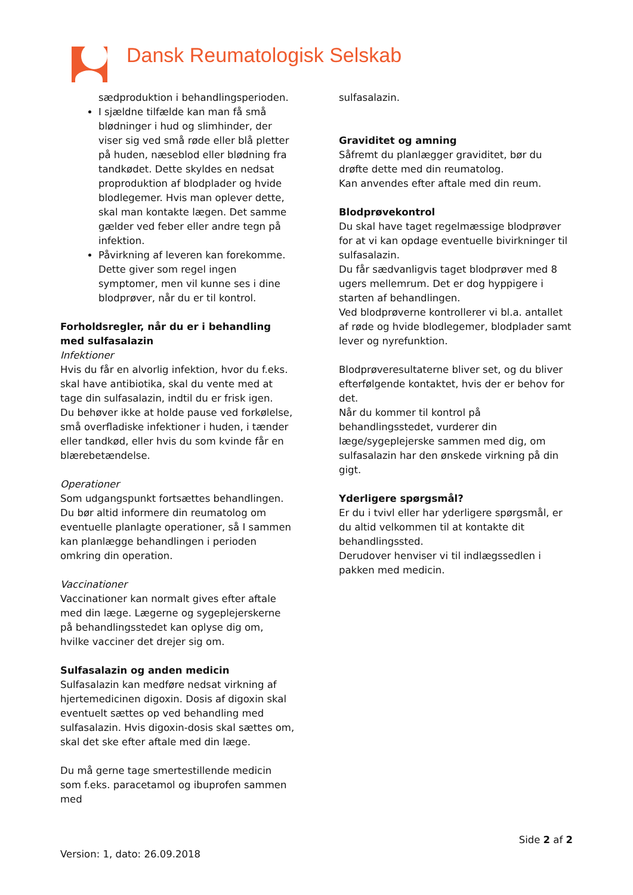Dansk Reumatologisk Selskab
sædproduktion i behandlingsperioden.
I sjældne tilfælde kan man få små blødninger i hud og slimhinder, der viser sig ved små røde eller blå pletter på huden, næseblod eller blødning fra tandkødet. Dette skyldes en nedsat proproduktion af blodplader og hvide blodlegemer. Hvis man oplever dette, skal man kontakte lægen. Det samme gælder ved feber eller andre tegn på infektion.
Påvirkning af leveren kan forekomme. Dette giver som regel ingen symptomer, men vil kunne ses i dine blodprøver, når du er til kontrol.
Forholdsregler, når du er i behandling med sulfasalazin
Infektioner
Hvis du får en alvorlig infektion, hvor du f.eks. skal have antibiotika, skal du vente med at tage din sulfasalazin, indtil du er frisk igen.
Du behøver ikke at holde pause ved forkølelse, små overfladiske infektioner i huden, i tænder eller tandkød, eller hvis du som kvinde får en blærebetændelse.
Operationer
Som udgangspunkt fortsættes behandlingen. Du bør altid informere din reumatolog om eventuelle planlagte operationer, så I sammen kan planlægge behandlingen i perioden omkring din operation.
Vaccinationer
Vaccinationer kan normalt gives efter aftale med din læge. Lægerne og sygeplejerskerne på behandlingsstedet kan oplyse dig om, hvilke vacciner det drejer sig om.
Sulfasalazin og anden medicin
Sulfasalazin kan medføre nedsat virkning af hjertemedicinen digoxin. Dosis af digoxin skal eventuelt sættes op ved behandling med sulfasalazin. Hvis digoxin-dosis skal sættes om, skal det ske efter aftale med din læge.
Du må gerne tage smertestillende medicin som f.eks. paracetamol og ibuprofen sammen med
sulfasalazin.
Graviditet og amning
Såfremt du planlægger graviditet, bør du drøfte dette med din reumatolog.
Kan anvendes efter aftale med din reum.
Blodprøvekontrol
Du skal have taget regelmæssige blodprøver for at vi kan opdage eventuelle bivirkninger til sulfasalazin.
Du får sædvanligvis taget blodprøver med 8 ugers mellemrum. Det er dog hyppigere i starten af behandlingen.
Ved blodprøverne kontrollerer vi bl.a. antallet af røde og hvide blodlegemer, blodplader samt lever og nyrefunktion.
Blodprøveresultaterne bliver set, og du bliver efterfølgende kontaktet, hvis der er behov for det.
Når du kommer til kontrol på behandlingsstedet, vurderer din læge/sygeplejerske sammen med dig, om sulfasalazin har den ønskede virkning på din gigt.
Yderligere spørgsmål?
Er du i tvivl eller har yderligere spørgsmål, er du altid velkommen til at kontakte dit behandlingssted.
Derudover henviser vi til indlægssedlen i pakken med medicin.
Side 2 af 2
Version: 1, dato: 26.09.2018